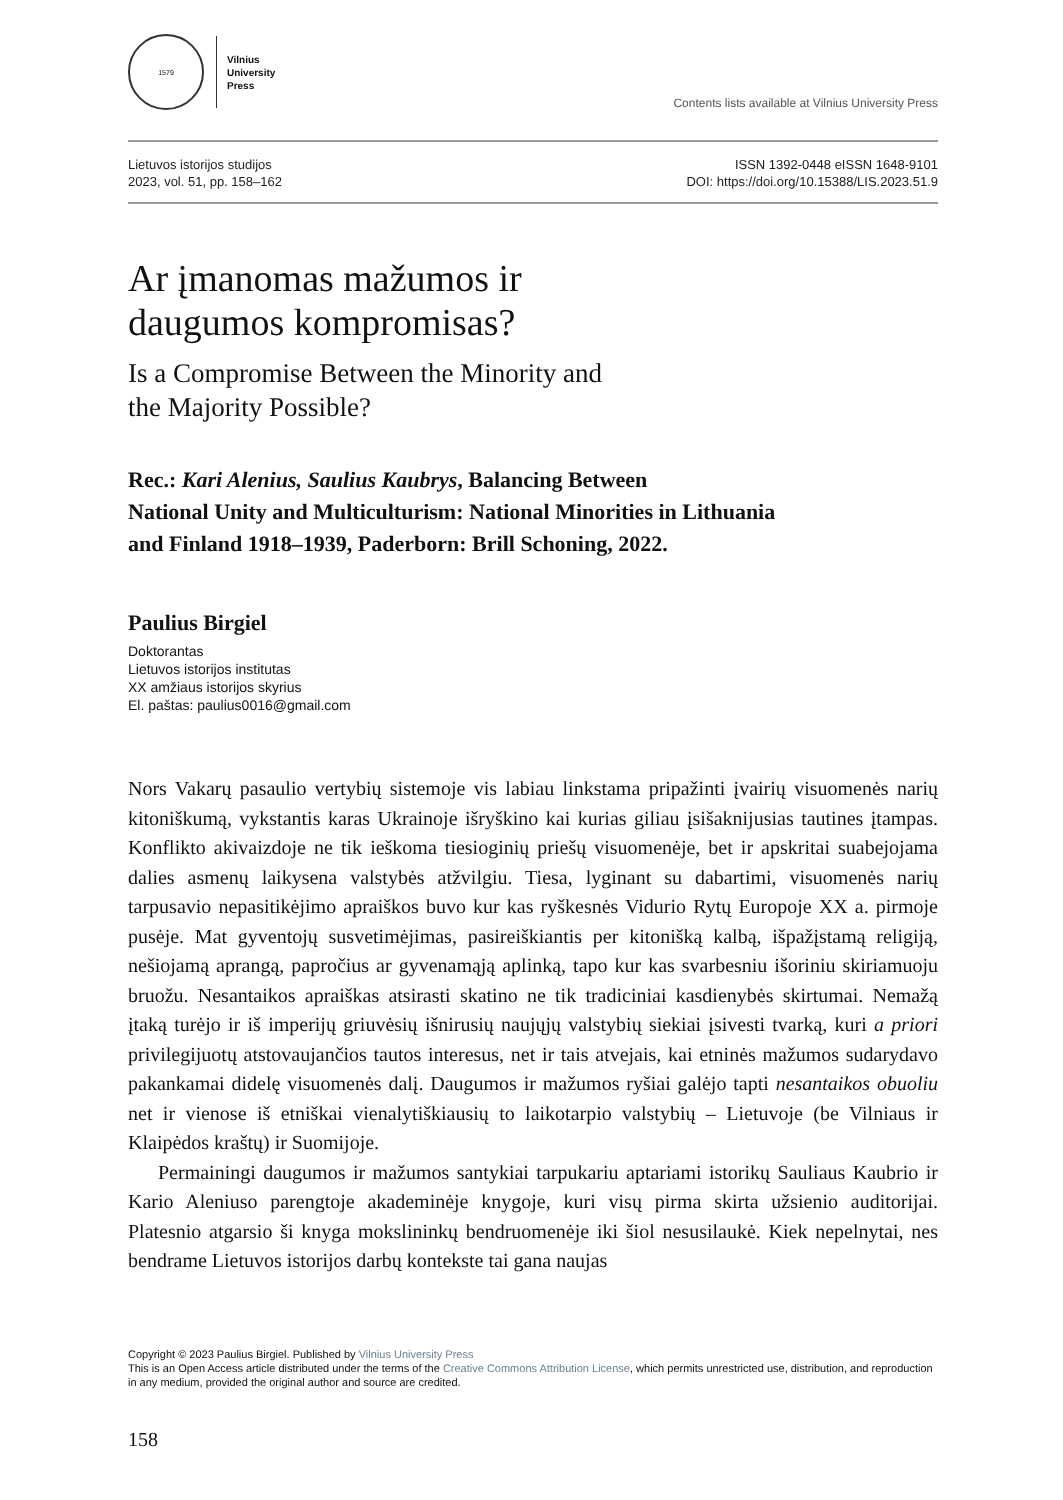1579
Vilnius
University
Press
Contents lists available at Vilnius University Press
Lietuvos istorijos studijos
2023, vol. 51, pp. 158–162
ISSN 1392-0448 eISSN 1648-9101
DOI: https://doi.org/10.15388/LIS.2023.51.9
Ar įmanomas mažumos ir
daugumos kompromisas?
Is a Compromise Between the Minority and
the Majority Possible?
Rec.: Kari Alenius, Saulius Kaubrys, Balancing Between
National Unity and Multiculturism: National Minorities in Lithuania
and Finland 1918–1939, Paderborn: Brill Schoning, 2022.
Paulius Birgiel
Doktorantas
Lietuvos istorijos institutas
XX amžiaus istorijos skyrius
El. paštas: paulius0016@gmail.com
Nors Vakarų pasaulio vertybių sistemoje vis labiau linkstama pripažinti įvairių visuomenės narių kitoniškumą, vykstantis karas Ukrainoje išryškino kai kurias giliau įsišaknijusias tautines įtampas. Konflikto akivaizdoje ne tik ieškoma tiesioginių priešų visuomenėje, bet ir apskritai suabejojama dalies asmenų laikysena valstybės atžvilgiu. Tiesa, lyginant su dabartimi, visuomenės narių tarpusavio nepasitikėjimo apraiškos buvo kur kas ryškesnės Vidurio Rytų Europoje XX a. pirmoje pusėje. Mat gyventojų susvetimėjimas, pasireiškiantis per kitonišką kalbą, išpažįstamą religiją, nešiojamą aprangą, papročius ar gyvenamąją aplinką, tapo kur kas svarbesniu išoriniu skiriamuoju bruožu. Nesantaikos apraiškas atsirasti skatino ne tik tradiciniai kasdienybės skirtumai. Nemažą įtaką turėjo ir iš imperijų griuvėsių išnirusių naujųjų valstybių siekiai įsivesti tvarką, kuri a priori privilegijuotų atstovaujančios tautos interesus, net ir tais atvejais, kai etninės mažumos sudarydavo pakankamai didelę visuomenės dalį. Daugumos ir mažumos ryšiai galėjo tapti nesantaikos obuoliu net ir vienose iš etniškai vienalytiškiausių to laikotarpio valstybių – Lietuvoje (be Vilniaus ir Klaipėdos kraštų) ir Suomijoje.
Permainingi daugumos ir mažumos santykiai tarpukariu aptariami istorikų Sauliaus Kaubrio ir Kario Aleniuso parengtoje akademinėje knygoje, kuri visų pirma skirta užsienio auditorijai. Platesnio atgarsio ši knyga mokslininkų bendruomenėje iki šiol nesusilaukė. Kiek nepelnytai, nes bendrame Lietuvos istorijos darbų kontekste tai gana naujas
Copyright © 2023 Paulius Birgiel. Published by Vilnius University Press
This is an Open Access article distributed under the terms of the Creative Commons Attribution License, which permits unrestricted use, distribution, and reproduction in any medium, provided the original author and source are credited.
158